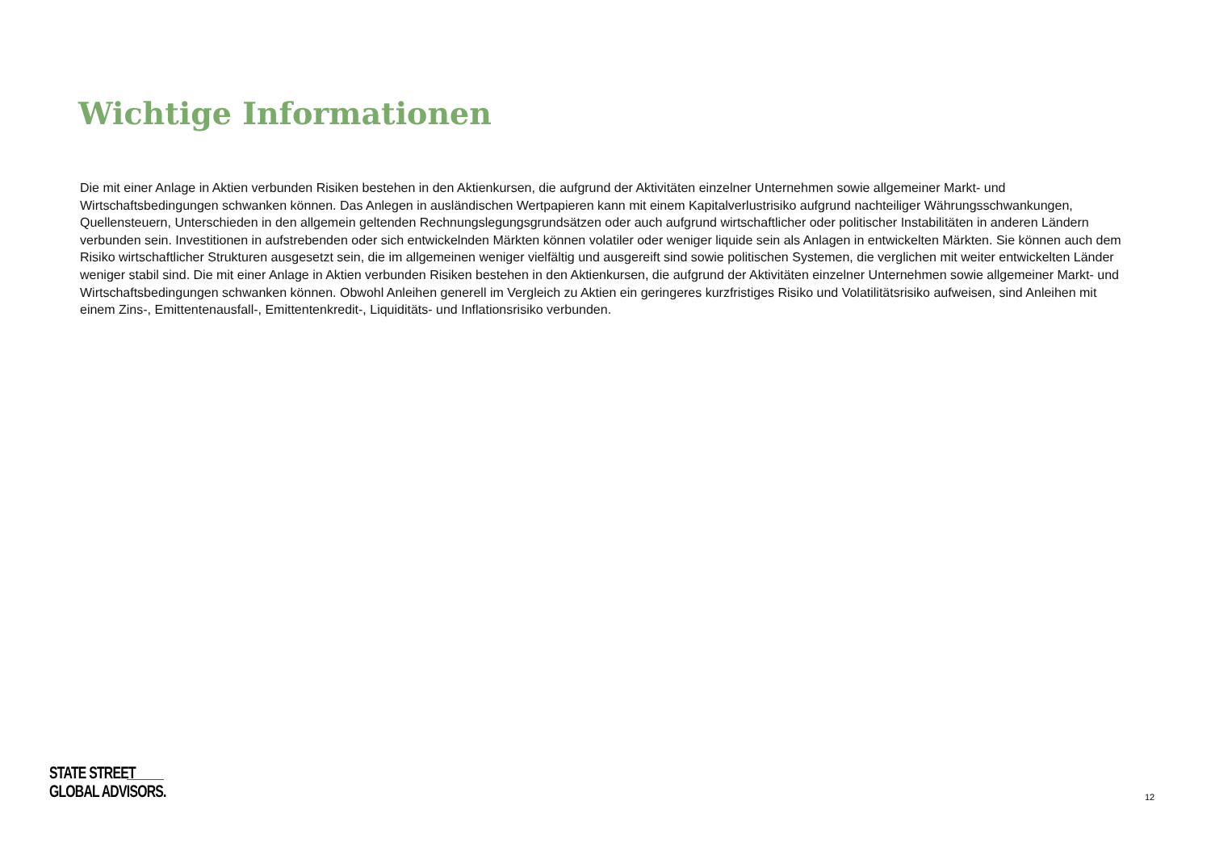Wichtige Informationen
Die mit einer Anlage in Aktien verbunden Risiken bestehen in den Aktienkursen, die aufgrund der Aktivitäten einzelner Unternehmen sowie allgemeiner Markt- und Wirtschaftsbedingungen schwanken können. Das Anlegen in ausländischen Wertpapieren kann mit einem Kapitalverlustrisiko aufgrund nachteiliger Währungsschwankungen, Quellensteuern, Unterschieden in den allgemein geltenden Rechnungslegungsgrundsätzen oder auch aufgrund wirtschaftlicher oder politischer Instabilitäten in anderen Ländern verbunden sein. Investitionen in aufstrebenden oder sich entwickelnden Märkten können volatiler oder weniger liquide sein als Anlagen in entwickelten Märkten. Sie können auch dem Risiko wirtschaftlicher Strukturen ausgesetzt sein, die im allgemeinen weniger vielfältig und ausgereift sind sowie politischen Systemen, die verglichen mit weiter entwickelten Länder weniger stabil sind. Die mit einer Anlage in Aktien verbunden Risiken bestehen in den Aktienkursen, die aufgrund der Aktivitäten einzelner Unternehmen sowie allgemeiner Markt- und Wirtschaftsbedingungen schwanken können. Obwohl Anleihen generell im Vergleich zu Aktien ein geringeres kurzfristiges Risiko und Volatilitätsrisiko aufweisen, sind Anleihen mit einem Zins-, Emittentenausfall-, Emittentenkredit-, Liquiditäts- und Inflationsrisiko verbunden.
STATE STREET
GLOBAL ADVISORS.
12